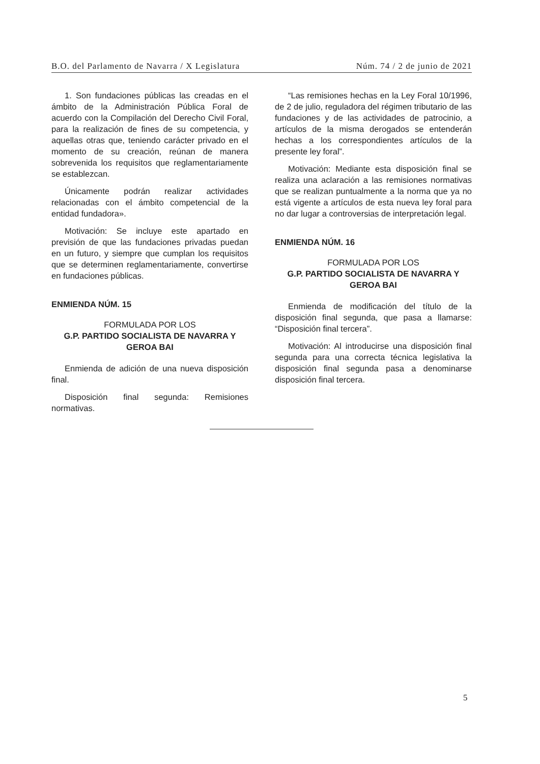B.O. del Parlamento de Navarra / X Legislatura Núm. 74 / 2 de junio de 2021
1. Son fundaciones públicas las creadas en el ámbito de la Administración Pública Foral de acuerdo con la Compilación del Derecho Civil Foral, para la realización de fines de su competencia, y aquellas otras que, teniendo carácter privado en el momento de su creación, reúnan de manera sobrevenida los requisitos que reglamentariamente se establezcan.
Únicamente podrán realizar actividades relacionadas con el ámbito competencial de la entidad fundadora».
Motivación: Se incluye este apartado en previsión de que las fundaciones privadas puedan en un futuro, y siempre que cumplan los requisitos que se determinen reglamentariamente, convertirse en fundaciones públicas.
ENMIENDA NÚM. 15
FORMULADA POR LOS
G.P. PARTIDO SOCIALISTA DE NAVARRA Y GEROA BAI
Enmienda de adición de una nueva disposición final.
Disposición final segunda: Remisiones normativas.
“Las remisiones hechas en la Ley Foral 10/1996, de 2 de julio, reguladora del régimen tributario de las fundaciones y de las actividades de patrocinio, a artículos de la misma derogados se entenderán hechas a los correspondientes artículos de la presente ley foral”.
Motivación: Mediante esta disposición final se realiza una aclaración a las remisiones normativas que se realizan puntualmente a la norma que ya no está vigente a artículos de esta nueva ley foral para no dar lugar a controversias de interpretación legal.
ENMIENDA NÚM. 16
FORMULADA POR LOS
G.P. PARTIDO SOCIALISTA DE NAVARRA Y GEROA BAI
Enmienda de modificación del título de la disposición final segunda, que pasa a llamarse: “Disposición final tercera”.
Motivación: Al introducirse una disposición final segunda para una correcta técnica legislativa la disposición final segunda pasa a denominarse disposición final tercera.
5